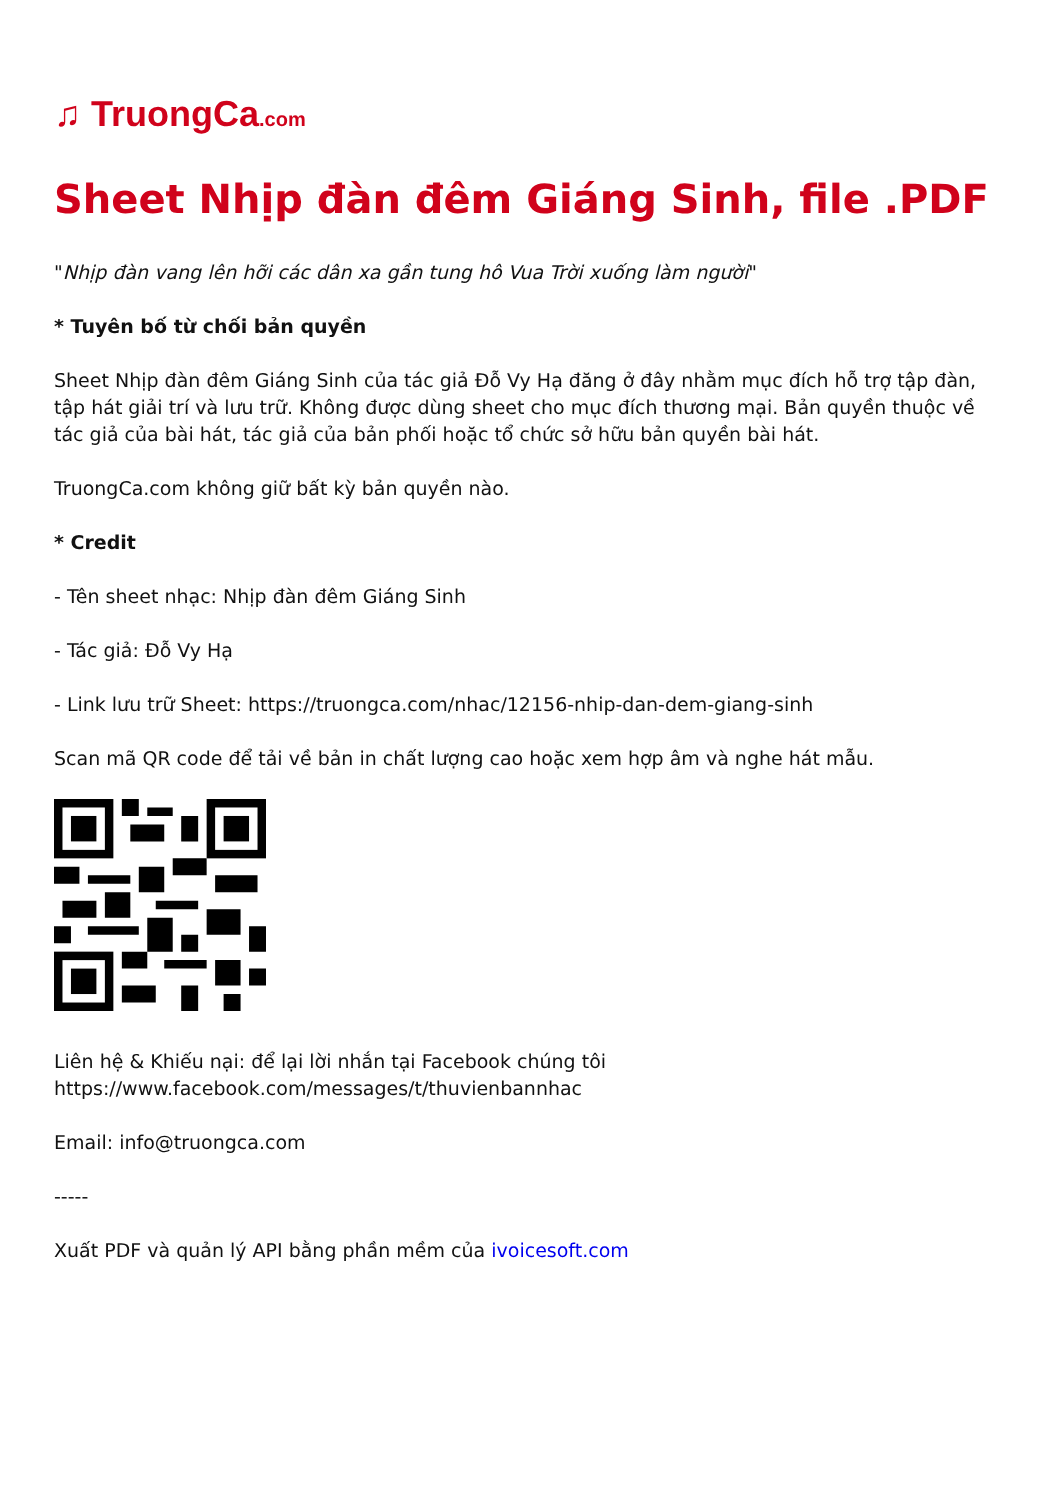♫ TruongCa.com
Sheet Nhịp đàn đêm Giáng Sinh, file .PDF
"Nhịp đàn vang lên hỡi các dân xa gần tung hô Vua Trời xuống làm người"
* Tuyên bố từ chối bản quyền
Sheet Nhịp đàn đêm Giáng Sinh của tác giả Đỗ Vy Hạ đăng ở đây nhằm mục đích hỗ trợ tập đàn, tập hát giải trí và lưu trữ. Không được dùng sheet cho mục đích thương mại. Bản quyền thuộc về tác giả của bài hát, tác giả của bản phối hoặc tổ chức sở hữu bản quyền bài hát.
TruongCa.com không giữ bất kỳ bản quyền nào.
* Credit
- Tên sheet nhạc: Nhịp đàn đêm Giáng Sinh
- Tác giả: Đỗ Vy Hạ
- Link lưu trữ Sheet: https://truongca.com/nhac/12156-nhip-dan-dem-giang-sinh
Scan mã QR code để tải về bản in chất lượng cao hoặc xem hợp âm và nghe hát mẫu.
Liên hệ & Khiếu nại: để lại lời nhắn tại Facebook chúng tôi https://www.facebook.com/messages/t/thuvienbannhac
Email: info@truongca.com
-----
Xuất PDF và quản lý API bằng phần mềm của ivoicesoft.com